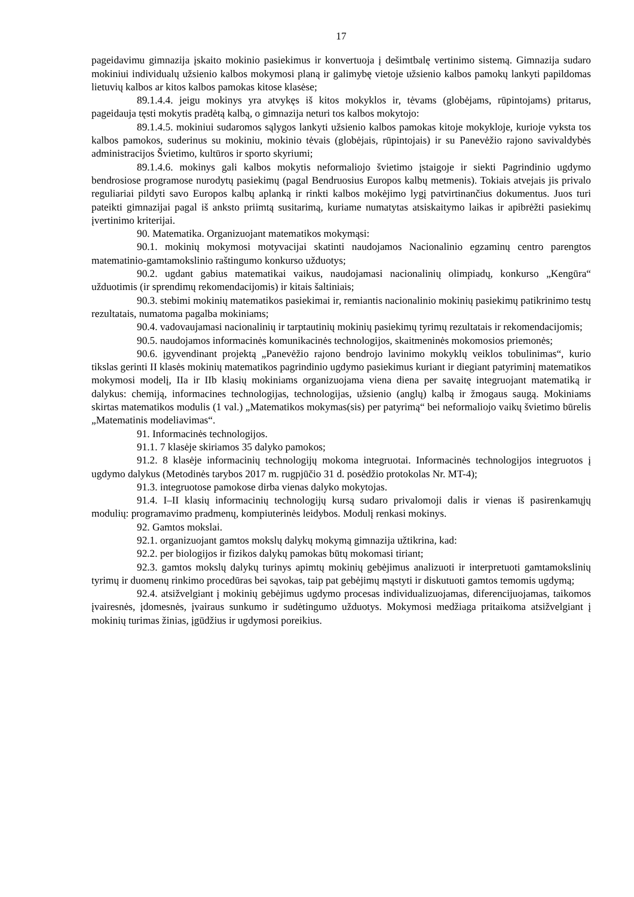17
pageidavimu gimnazija įskaito mokinio pasiekimus ir konvertuoja į dešimtbalę vertinimo sistemą. Gimnazija sudaro mokiniui individualų užsienio kalbos mokymosi planą ir galimybę vietoje užsienio kalbos pamokų lankyti papildomas lietuvių kalbos ar kitos kalbos pamokas kitose klasėse;
89.1.4.4. jeigu mokinys yra atvykęs iš kitos mokyklos ir, tėvams (globėjams, rūpintojams) pritarus, pageidauja tęsti mokytis pradėtą kalbą, o gimnazija neturi tos kalbos mokytojo:
89.1.4.5. mokiniui sudaromos sąlygos lankyti užsienio kalbos pamokas kitoje mokykloje, kurioje vyksta tos kalbos pamokos, suderinus su mokiniu, mokinio tėvais (globėjais, rūpintojais) ir su Panevėžio rajono savivaldybės administracijos Švietimo, kultūros ir sporto skyriumi;
89.1.4.6. mokinys gali kalbos mokytis neformaliojo švietimo įstaigoje ir siekti Pagrindinio ugdymo bendrosiose programose nurodytų pasiekimų (pagal Bendruosius Europos kalbų metmenis). Tokiais atvejais jis privalo reguliariai pildyti savo Europos kalbų aplanką ir rinkti kalbos mokėjimo lygį patvirtinančius dokumentus. Juos turi pateikti gimnazijai pagal iš anksto priimtą susitarimą, kuriame numatytas atsiskaitymo laikas ir apibrėžti pasiekimų įvertinimo kriterijai.
90. Matematika. Organizuojant matematikos mokymąsi:
90.1. mokinių mokymosi motyvacijai skatinti naudojamos Nacionalinio egzaminų centro parengtos matematinio-gamtamokslinio raštingumo konkurso užduotys;
90.2. ugdant gabius matematikai vaikus, naudojamasi nacionalinių olimpiadų, konkurso „Kengūra“ užduotimis (ir sprendimų rekomendacijomis) ir kitais šaltiniais;
90.3. stebimi mokinių matematikos pasiekimai ir, remiantis nacionalinio mokinių pasiekimų patikrinimo testų rezultatais, numatoma pagalba mokiniams;
90.4. vadovaujamasi nacionalinių ir tarptautinių mokinių pasiekimų tyrimų rezultatais ir rekomendacijomis;
90.5. naudojamos informacinės komunikacinės technologijos, skaitmeninės mokomosios priemonės;
90.6. įgyvendinant projektą „Panevėžio rajono bendrojo lavinimo mokyklų veiklos tobulinimas“, kurio tikslas gerinti II klasės mokinių matematikos pagrindinio ugdymo pasiekimus kuriant ir diegiant patyriminį matematikos mokymosi modelį, IIa ir IIb klasių mokiniams organizuojama viena diena per savaitę integruojant matematiką ir dalykus: chemiją, informacines technologijas, technologijas, užsienio (anglų) kalbą ir žmogaus saugą. Mokiniams skirtas matematikos modulis (1 val.) „Matematikos mokymas(sis) per patyrimą“ bei neformaliojo vaikų švietimo būrelis „Matematinis modeliavimas“.
91. Informacinės technologijos.
91.1. 7 klasėje skiriamos 35 dalyko pamokos;
91.2. 8 klasėje informacinių technologijų mokoma integruotai. Informacinės technologijos integruotos į ugdymo dalykus (Metodinės tarybos 2017 m. rugpjūčio 31 d. posėdžio protokolas Nr. MT-4);
91.3. integruotose pamokose dirba vienas dalyko mokytojas.
91.4. I–II klasių informacinių technologijų kursą sudaro privalomoji dalis ir vienas iš pasirenkamųjų modulių: programavimo pradmenų, kompiuterinės leidybos. Modulį renkasi mokinys.
92. Gamtos mokslai.
92.1. organizuojant gamtos mokslų dalykų mokymą gimnazija užtikrina, kad:
92.2. per biologijos ir fizikos dalykų pamokas būtų mokomasi tiriant;
92.3. gamtos mokslų dalykų turinys apimtų mokinių gebėjimus analizuoti ir interpretuoti gamtamokslinių tyrimų ir duomenų rinkimo procedūras bei sąvokas, taip pat gebėjimų mąstyti ir diskutuoti gamtos temomis ugdymą;
92.4. atsižvelgiant į mokinių gebėjimus ugdymo procesas individualizuojamas, diferencijuojamas, taikomos įvairesnės, įdomesnės, įvairaus sunkumo ir sudėtingumo užduotys. Mokymosi medžiaga pritaikoma atsižvelgiant į mokinių turimas žinias, įgūdžius ir ugdymosi poreikius.